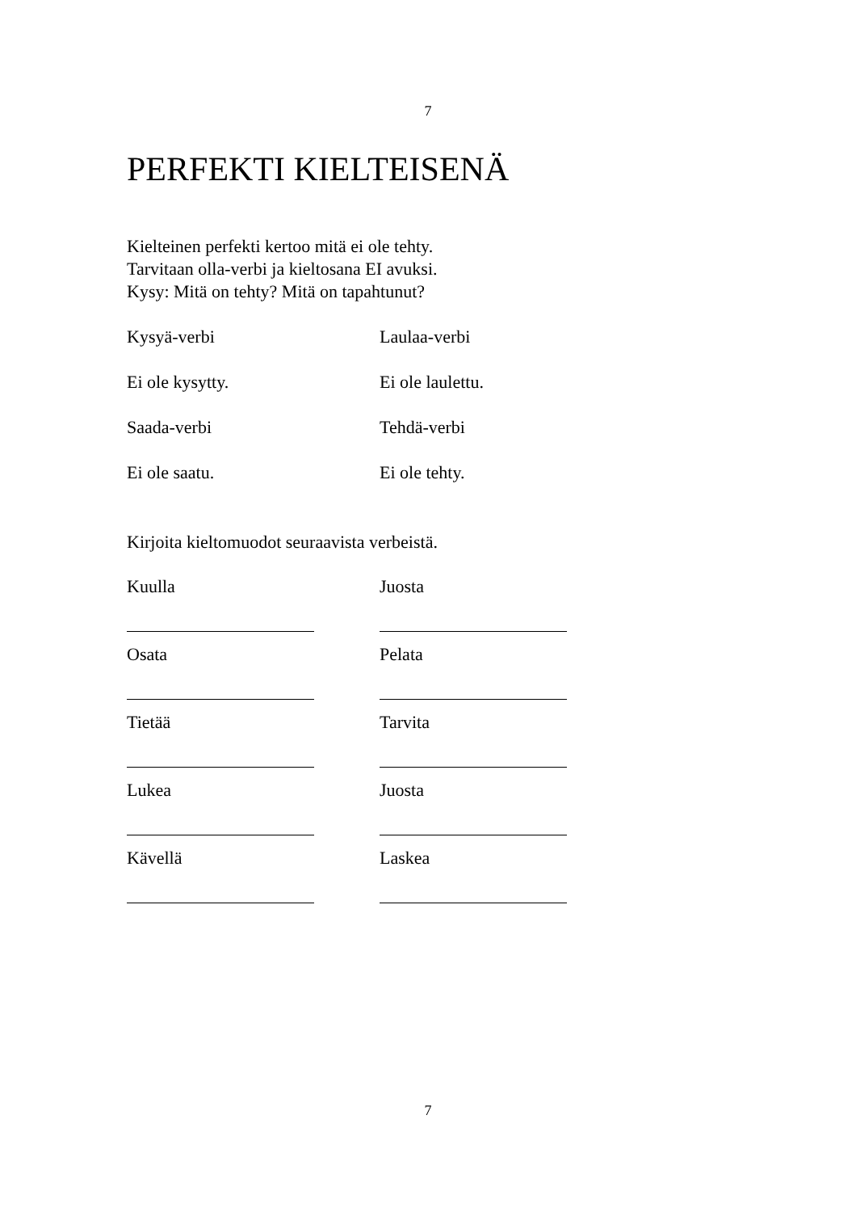7
PERFEKTI KIELTEISENÄ
Kielteinen perfekti kertoo mitä ei ole tehty.
Tarvitaan olla-verbi ja kieltosana EI avuksi.
Kysy: Mitä on tehty? Mitä on tapahtunut?
Kysyä-verbi Laulaa-verbi
Ei ole kysytty. Ei ole laulettu.
Saada-verbi Tehdä-verbi
Ei ole saatu. Ei ole tehty.
Kirjoita kieltomuodot seuraavista verbeistä.
Kuulla Juosta
Osata Pelata
Tietää Tarvita
Lukea Juosta
Kävellä Laskea
7